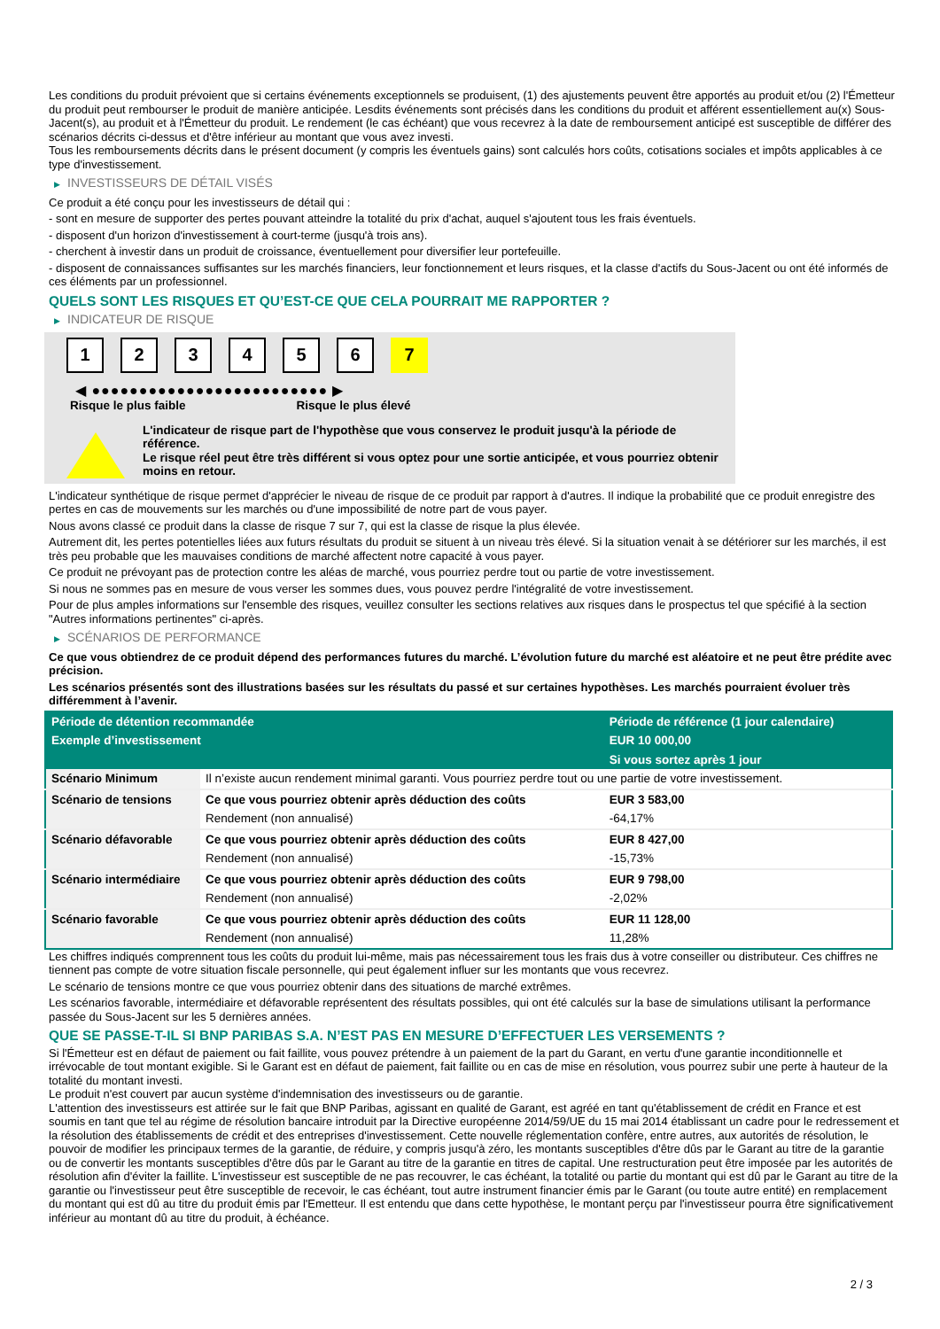Les conditions du produit prévoient que si certains événements exceptionnels se produisent, (1) des ajustements peuvent être apportés au produit et/ou (2) l'Émetteur du produit peut rembourser le produit de manière anticipée. Lesdits événements sont précisés dans les conditions du produit et afférent essentiellement au(x) Sous-Jacent(s), au produit et à l'Émetteur du produit. Le rendement (le cas échéant) que vous recevrez à la date de remboursement anticipé est susceptible de différer des scénarios décrits ci-dessus et d'être inférieur au montant que vous avez investi.
Tous les remboursements décrits dans le présent document (y compris les éventuels gains) sont calculés hors coûts, cotisations sociales et impôts applicables à ce type d'investissement.
▶ INVESTISSEURS DE DÉTAIL VISÉS
Ce produit a été conçu pour les investisseurs de détail qui :
- sont en mesure de supporter des pertes pouvant atteindre la totalité du prix d'achat, auquel s'ajoutent tous les frais éventuels.
- disposent d'un horizon d'investissement à court-terme (jusqu'à trois ans).
- cherchent à investir dans un produit de croissance, éventuellement pour diversifier leur portefeuille.
- disposent de connaissances suffisantes sur les marchés financiers, leur fonctionnement et leurs risques, et la classe d'actifs du Sous-Jacent ou ont été informés de ces éléments par un professionnel.
QUELS SONT LES RISQUES ET QU’EST-CE QUE CELA POURRAIT ME RAPPORTER ?
▶ INDICATEUR DE RISQUE
123456 7
◀ ●●●●●●●●●●●●●●●●●●●●●●●●● ▶
Risque le plus faible Risque le plus élevé
L'indicateur de risque part de l'hypothèse que vous conservez le produit jusqu'à la période de référence.
Le risque réel peut être très différent si vous optez pour une sortie anticipée, et vous pourriez obtenir moins en retour.
L'indicateur synthétique de risque permet d'apprécier le niveau de risque de ce produit par rapport à d'autres. Il indique la probabilité que ce produit enregistre des pertes en cas de mouvements sur les marchés ou d'une impossibilité de notre part de vous payer.
Nous avons classé ce produit dans la classe de risque 7 sur 7, qui est la classe de risque la plus élevée.
Autrement dit, les pertes potentielles liées aux futurs résultats du produit se situent à un niveau très élevé. Si la situation venait à se détériorer sur les marchés, il est très peu probable que les mauvaises conditions de marché affectent notre capacité à vous payer.
Ce produit ne prévoyant pas de protection contre les aléas de marché, vous pourriez perdre tout ou partie de votre investissement.
Si nous ne sommes pas en mesure de vous verser les sommes dues, vous pouvez perdre l'intégralité de votre investissement.
Pour de plus amples informations sur l'ensemble des risques, veuillez consulter les sections relatives aux risques dans le prospectus tel que spécifié à la section "Autres informations pertinentes" ci-après.
▶ SCÉNARIOS DE PERFORMANCE
Ce que vous obtiendrez de ce produit dépend des performances futures du marché. L’évolution future du marché est aléatoire et ne peut être prédite avec précision.
Les scénarios présentés sont des illustrations basées sur les résultats du passé et sur certaines hypothèses. Les marchés pourraient évoluer très différemment à l’avenir.
| Période de détention recommandée | | Période de référence (1 jour calendaire) |
| --- | --- | --- |
| Exemple d’investissement | | EUR 10 000,00 |
| | | Si vous sortez après 1 jour |
| Scénario Minimum | Il n’existe aucun rendement minimal garanti. Vous pourriez perdre tout ou une partie de votre investissement. | |
| Scénario de tensions | Ce que vous pourriez obtenir après déduction des coûts | EUR 3 583,00 |
| | Rendement (non annualisé) | -64,17% |
| Scénario défavorable | Ce que vous pourriez obtenir après déduction des coûts | EUR 8 427,00 |
| | Rendement (non annualisé) | -15,73% |
| Scénario intermédiaire | Ce que vous pourriez obtenir après déduction des coûts | EUR 9 798,00 |
| | Rendement (non annualisé) | -2,02% |
| Scénario favorable | Ce que vous pourriez obtenir après déduction des coûts | EUR 11 128,00 |
| | Rendement (non annualisé) | 11,28% |
Les chiffres indiqués comprennent tous les coûts du produit lui-même, mais pas nécessairement tous les frais dus à votre conseiller ou distributeur. Ces chiffres ne tiennent pas compte de votre situation fiscale personnelle, qui peut également influer sur les montants que vous recevrez.
Le scénario de tensions montre ce que vous pourriez obtenir dans des situations de marché extrêmes.
Les scénarios favorable, intermédiaire et défavorable représentent des résultats possibles, qui ont été calculés sur la base de simulations utilisant la performance passée du Sous-Jacent sur les 5 dernières années.
QUE SE PASSE-T-IL SI BNP PARIBAS S.A. N’EST PAS EN MESURE D’EFFECTUER LES VERSEMENTS ?
Si l'Émetteur est en défaut de paiement ou fait faillite, vous pouvez prétendre à un paiement de la part du Garant, en vertu d'une garantie inconditionnelle et irrévocable de tout montant exigible. Si le Garant est en défaut de paiement, fait faillite ou en cas de mise en résolution, vous pourrez subir une perte à hauteur de la totalité du montant investi.
Le produit n'est couvert par aucun système d'indemnisation des investisseurs ou de garantie.
L'attention des investisseurs est attirée sur le fait que BNP Paribas, agissant en qualité de Garant, est agréé en tant qu'établissement de crédit en France et est soumis en tant que tel au régime de résolution bancaire introduit par la Directive européenne 2014/59/UE du 15 mai 2014 établissant un cadre pour le redressement et la résolution des établissements de crédit et des entreprises d'investissement. Cette nouvelle réglementation confère, entre autres, aux autorités de résolution, le pouvoir de modifier les principaux termes de la garantie, de réduire, y compris jusqu'à zéro, les montants susceptibles d'être dûs par le Garant au titre de la garantie ou de convertir les montants susceptibles d'être dûs par le Garant au titre de la garantie en titres de capital. Une restructuration peut être imposée par les autorités de résolution afin d'éviter la faillite. L'investisseur est susceptible de ne pas recouvrer, le cas échéant, la totalité ou partie du montant qui est dû par le Garant au titre de la garantie ou l'investisseur peut être susceptible de recevoir, le cas échéant, tout autre instrument financier émis par le Garant (ou toute autre entité) en remplacement du montant qui est dû au titre du produit émis par l'Emetteur. Il est entendu que dans cette hypothèse, le montant perçu par l'investisseur pourra être significativement inférieur au montant dû au titre du produit, à échéance.
2 / 3